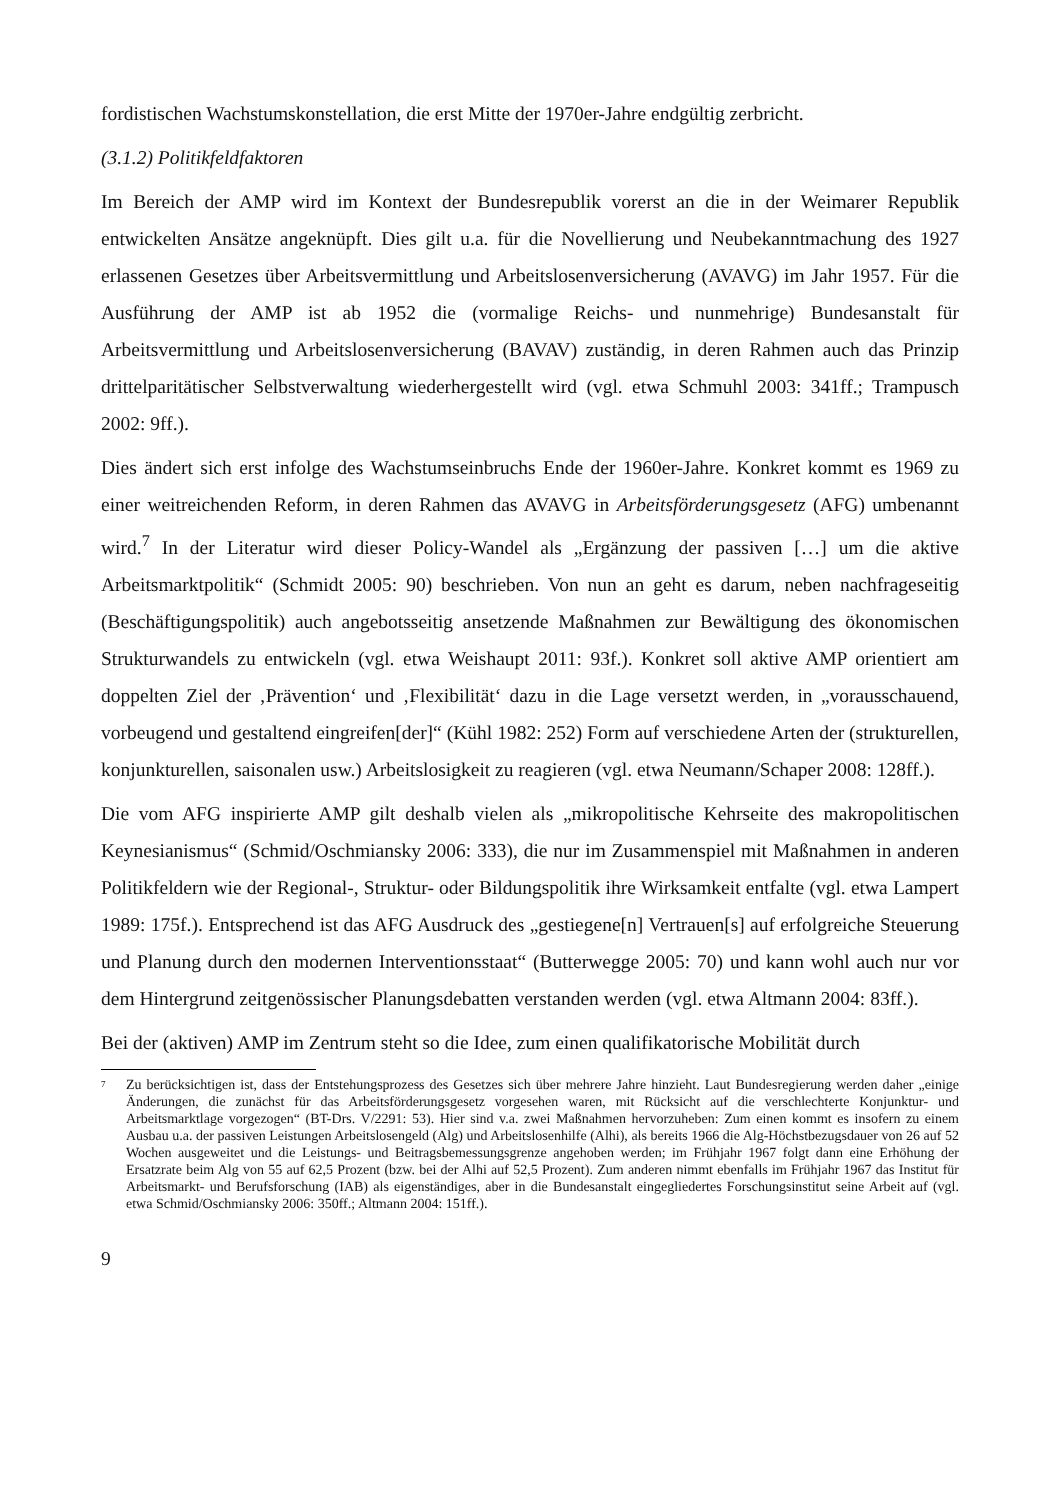fordistischen Wachstumskonstellation, die erst Mitte der 1970er-Jahre endgültig zerbricht.
(3.1.2) Politikfeldfaktoren
Im Bereich der AMP wird im Kontext der Bundesrepublik vorerst an die in der Weimarer Republik entwickelten Ansätze angeknüpft. Dies gilt u.a. für die Novellierung und Neubekanntmachung des 1927 erlassenen Gesetzes über Arbeitsvermittlung und Arbeitslosenversicherung (AVAVG) im Jahr 1957. Für die Ausführung der AMP ist ab 1952 die (vormalige Reichs- und nunmehrige) Bundesanstalt für Arbeitsvermittlung und Arbeitslosenversicherung (BAVAV) zuständig, in deren Rahmen auch das Prinzip drittelparitätischer Selbstverwaltung wiederhergestellt wird (vgl. etwa Schmuhl 2003: 341ff.; Trampusch 2002: 9ff.).
Dies ändert sich erst infolge des Wachstumseinbruchs Ende der 1960er-Jahre. Konkret kommt es 1969 zu einer weitreichenden Reform, in deren Rahmen das AVAVG in Arbeitsförderungsgesetz (AFG) umbenannt wird.<sup>7</sup> In der Literatur wird dieser Policy-Wandel als „Ergänzung der passiven […] um die aktive Arbeitsmarktpolitik“ (Schmidt 2005: 90) beschrieben. Von nun an geht es darum, neben nachfrageseitig (Beschäftigungspolitik) auch angebotsseitig ansetzende Maßnahmen zur Bewältigung des ökonomischen Strukturwandels zu entwickeln (vgl. etwa Weishaupt 2011: 93f.). Konkret soll aktive AMP orientiert am doppelten Ziel der ‚Prävention‘ und ‚Flexibilität‘ dazu in die Lage versetzt werden, in „vorausschauend, vorbeugend und gestaltend eingreifen[der]“ (Kühl 1982: 252) Form auf verschiedene Arten der (strukturellen, konjunkturellen, saisonalen usw.) Arbeitslosigkeit zu reagieren (vgl. etwa Neumann/Schaper 2008: 128ff.).
Die vom AFG inspirierte AMP gilt deshalb vielen als „mikropolitische Kehrseite des makropolitischen Keynesianismus“ (Schmid/Oschmiansky 2006: 333), die nur im Zusammenspiel mit Maßnahmen in anderen Politikfeldern wie der Regional-, Struktur- oder Bildungspolitik ihre Wirksamkeit entfalte (vgl. etwa Lampert 1989: 175f.). Entsprechend ist das AFG Ausdruck des „gestiegene[n] Vertrauen[s] auf erfolgreiche Steuerung und Planung durch den modernen Interventionsstaat“ (Butterwegge 2005: 70) und kann wohl auch nur vor dem Hintergrund zeitgenössischer Planungsdebatten verstanden werden (vgl. etwa Altmann 2004: 83ff.).
Bei der (aktiven) AMP im Zentrum steht so die Idee, zum einen qualifikatorische Mobilität durch
<sup>7</sup>
Zu berücksichtigen ist, dass der Entstehungsprozess des Gesetzes sich über mehrere Jahre hinzieht. Laut Bundesregierung werden daher „einige Änderungen, die zunächst für das Arbeitsförderungsgesetz vorgesehen waren, mit Rücksicht auf die verschlechterte Konjunktur- und Arbeitsmarktlage vorgezogen“ (BT-Drs. V/2291: 53). Hier sind v.a. zwei Maßnahmen hervorzuheben: Zum einen kommt es insofern zu einem Ausbau u.a. der passiven Leistungen Arbeitslosengeld (Alg) und Arbeitslosenhilfe (Alhi), als bereits 1966 die Alg-Höchstbezugsdauer von 26 auf 52 Wochen ausgeweitet und die Leistungs- und Beitragsbemessungsgrenze angehoben werden; im Frühjahr 1967 folgt dann eine Erhöhung der Ersatzrate beim Alg von 55 auf 62,5 Prozent (bzw. bei der Alhi auf 52,5 Prozent). Zum anderen nimmt ebenfalls im Frühjahr 1967 das Institut für Arbeitsmarkt- und Berufsforschung (IAB) als eigenständiges, aber in die Bundesanstalt eingegliedertes Forschungsinstitut seine Arbeit auf (vgl. etwa Schmid/Oschmiansky 2006: 350ff.; Altmann 2004: 151ff.).
9